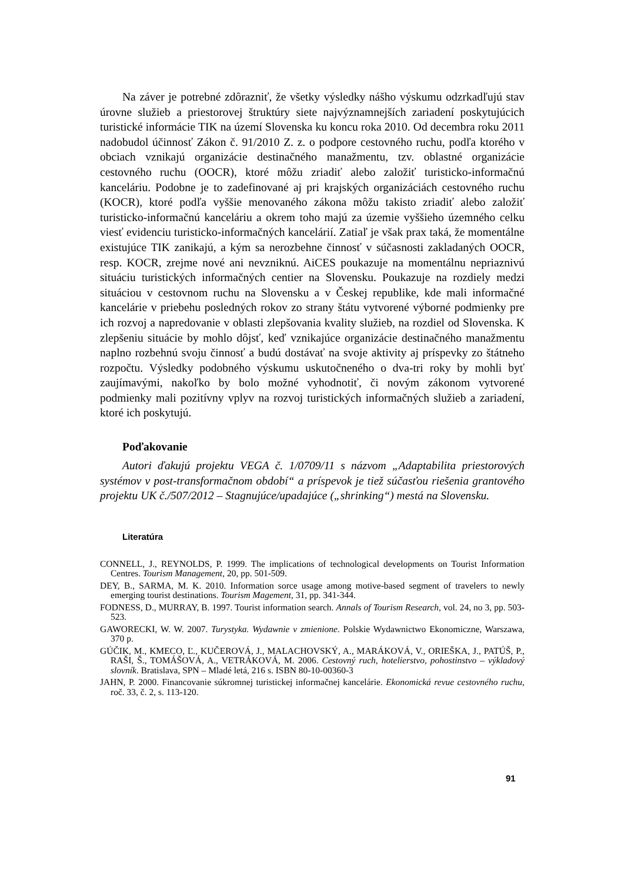Na záver je potrebné zdôrazniť, že všetky výsledky nášho výskumu odzrkadľujú stav úrovne služieb a priestorovej štruktúry siete najvýznamnejších zariadení poskytujúcich turistické informácie TIK na území Slovenska ku koncu roka 2010. Od decembra roku 2011 nadobudol účinnosť Zákon č. 91/2010 Z. z. o podpore cestovného ruchu, podľa ktorého v obciach vznikajú organizácie destinačného manažmentu, tzv. oblastné organizácie cestovného ruchu (OOCR), ktoré môžu zriadiť alebo založiť turisticko-informačnú kanceláriu. Podobne je to zadefinované aj pri krajských organizáciách cestovného ruchu (KOCR), ktoré podľa vyššie menovaného zákona môžu takisto zriadiť alebo založiť turisticko-informačnú kanceláriu a okrem toho majú za územie vyššieho územného celku viesť evidenciu turisticko-informačných kancelárií. Zatiaľ je však prax taká, že momentálne existujúce TIK zanikajú, a kým sa nerozbehne činnosť v súčasnosti zakladaných OOCR, resp. KOCR, zrejme nové ani nevzniknú. AiCES poukazuje na momentálnu nepriaznivú situáciu turistických informačných centier na Slovensku. Poukazuje na rozdiely medzi situáciou v cestovnom ruchu na Slovensku a v Českej republike, kde mali informačné kancelárie v priebehu posledných rokov zo strany štátu vytvorené výborné podmienky pre ich rozvoj a napredovanie v oblasti zlepšovania kvality služieb, na rozdiel od Slovenska. K zlepšeniu situácie by mohlo dôjsť, keď vznikajúce organizácie destinačného manažmentu naplno rozbehnú svoju činnosť a budú dostávať na svoje aktivity aj príspevky zo štátneho rozpočtu. Výsledky podobného výskumu uskutočneného o dva-tri roky by mohli byť zaujímavými, nakoľko by bolo možné vyhodnotiť, či novým zákonom vytvorené podmienky mali pozitívny vplyv na rozvoj turistických informačných služieb a zariadení, ktoré ich poskytujú.
Poďakovanie
Autori ďakujú projektu VEGA č. 1/0709/11 s názvom „Adaptabilita priestorových systémov v post-transformačnom období“ a príspevok je tiež súčasťou riešenia grantového projektu UK č./507/2012 – Stagnujúce/upadajúce („shrinking“) mestá na Slovensku.
Literatúra
CONNELL, J., REYNOLDS, P. 1999. The implications of technological developments on Tourist Information Centres. Tourism Management, 20, pp. 501-509.
DEY, B., SARMA, M. K. 2010. Information sorce usage among motive-based segment of travelers to newly emerging tourist destinations. Tourism Magement, 31, pp. 341-344.
FODNESS, D., MURRAY, B. 1997. Tourist information search. Annals of Tourism Research, vol. 24, no 3, pp. 503-523.
GAWORECKI, W. W. 2007. Turystyka. Wydawnie v zmienione. Polskie Wydawnictwo Ekonomiczne, Warszawa, 370 p.
GÚČIK, M., KMECO, Ľ., KUČEROVÁ, J., MALACHOVSKÝ, A., MARÁKOVÁ, V., ORIEŠKA, J., PATÚŠ, P., RAŠI, Š., TOMÁŠOVÁ, A., VETRÁKOVÁ, M. 2006. Cestovný ruch, hotelierstvo, pohostinstvo – výkladový slovník. Bratislava, SPN – Mladé letá, 216 s. ISBN 80-10-00360-3
JAHN, P. 2000. Financovanie súkromnej turistickej informačnej kancelárie. Ekonomická revue cestovného ruchu, roč. 33, č. 2, s. 113-120.
91